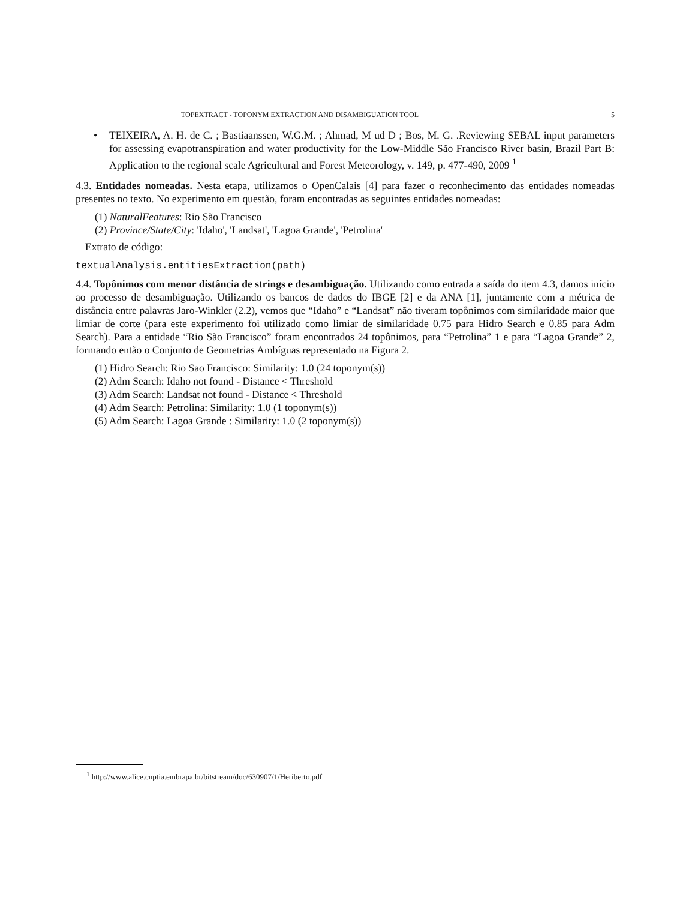TOPEXTRACT - TOPONYM EXTRACTION AND DISAMBIGUATION TOOL 5
• TEIXEIRA, A. H. de C. ; Bastiaanssen, W.G.M. ; Ahmad, M ud D ; Bos, M. G. .Reviewing SEBAL input parameters for assessing evapotranspiration and water productivity for the Low-Middle São Francisco River basin, Brazil Part B: Application to the regional scale Agricultural and Forest Meteorology, v. 149, p. 477-490, 2009 <sup>1</sup>
4.3. Entidades nomeadas. Nesta etapa, utilizamos o OpenCalais [4] para fazer o reconhecimento das entidades nomeadas presentes no texto. No experimento em questão, foram encontradas as seguintes entidades nomeadas:
(1) NaturalFeatures: Rio São Francisco
(2) Province/State/City: 'Idaho', 'Landsat', 'Lagoa Grande', 'Petrolina'
Extrato de código:
textualAnalysis.entitiesExtraction(path)
4.4. Topônimos com menor distância de strings e desambiguação. Utilizando como entrada a saída do item 4.3, damos início ao processo de desambiguação. Utilizando os bancos de dados do IBGE [2] e da ANA [1], juntamente com a métrica de distância entre palavras Jaro-Winkler (2.2), vemos que “Idaho” e “Landsat” não tiveram topônimos com similaridade maior que limiar de corte (para este experimento foi utilizado como limiar de similaridade 0.75 para Hidro Search e 0.85 para Adm Search). Para a entidade “Rio São Francisco” foram encontrados 24 topônimos, para “Petrolina” 1 e para “Lagoa Grande” 2, formando então o Conjunto de Geometrias Ambíguas representado na Figura 2.
(1) Hidro Search: Rio Sao Francisco: Similarity: 1.0 (24 toponym(s))
(2) Adm Search: Idaho not found - Distance < Threshold
(3) Adm Search: Landsat not found - Distance < Threshold
(4) Adm Search: Petrolina: Similarity: 1.0 (1 toponym(s))
(5) Adm Search: Lagoa Grande : Similarity: 1.0 (2 toponym(s))
<sup>1</sup> http://www.alice.cnptia.embrapa.br/bitstream/doc/630907/1/Heriberto.pdf